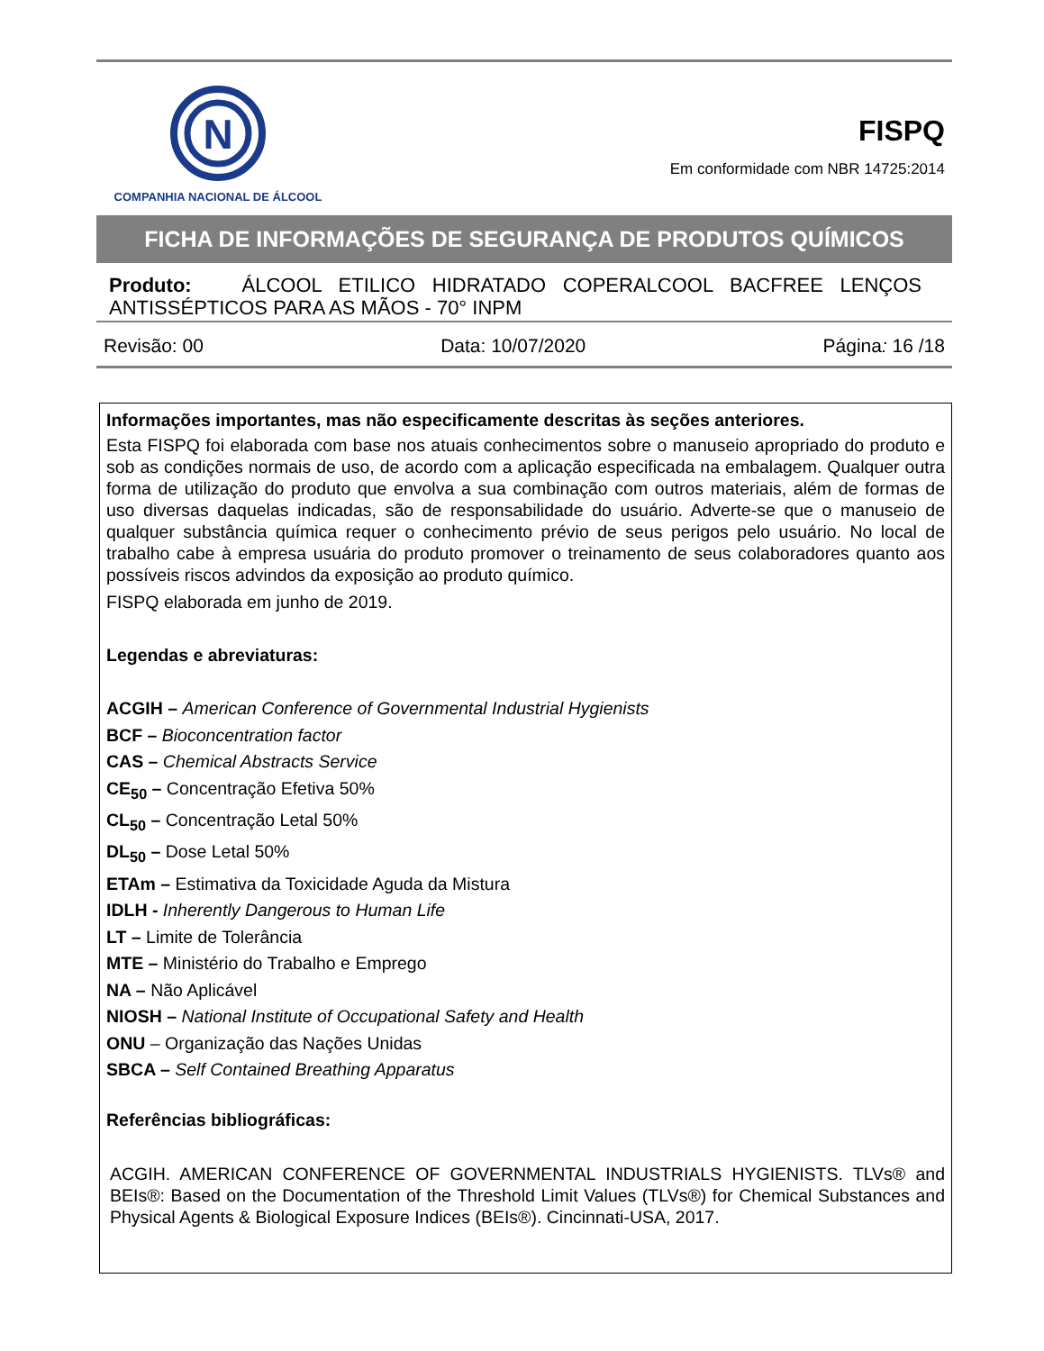N
COMPANHIA NACIONAL DE ÁLCOOL
FISPQ
Em conformidade com NBR 14725:2014
FICHA DE INFORMAÇÕES DE SEGURANÇA DE PRODUTOS QUÍMICOS
Produto: ÁLCOOL ETILICO HIDRATADO COPERALCOOL BACFREE LENÇOS ANTISSÉPTICOS PARA AS MÃOS - 70° INPM
Revisão: 00 Data: 10/07/2020 Página: 16 /18
Informações importantes, mas não especificamente descritas às seções anteriores.
Esta FISPQ foi elaborada com base nos atuais conhecimentos sobre o manuseio apropriado do produto e sob as condições normais de uso, de acordo com a aplicação especificada na embalagem. Qualquer outra forma de utilização do produto que envolva a sua combinação com outros materiais, além de formas de uso diversas daquelas indicadas, são de responsabilidade do usuário. Adverte-se que o manuseio de qualquer substância química requer o conhecimento prévio de seus perigos pelo usuário. No local de trabalho cabe à empresa usuária do produto promover o treinamento de seus colaboradores quanto aos possíveis riscos advindos da exposição ao produto químico.
FISPQ elaborada em junho de 2019.
Legendas e abreviaturas:
ACGIH – American Conference of Governmental Industrial Hygienists
BCF – Bioconcentration factor
CAS – Chemical Abstracts Service
CE<sub>50</sub> – Concentração Efetiva 50%
CL<sub>50</sub> – Concentração Letal 50%
DL<sub>50</sub> – Dose Letal 50%
ETAm – Estimativa da Toxicidade Aguda da Mistura
IDLH - Inherently Dangerous to Human Life
LT – Limite de Tolerância
MTE – Ministério do Trabalho e Emprego
NA – Não Aplicável
NIOSH – National Institute of Occupational Safety and Health
ONU – Organização das Nações Unidas
SBCA – Self Contained Breathing Apparatus
Referências bibliográficas:
ACGIH. AMERICAN CONFERENCE OF GOVERNMENTAL INDUSTRIALS HYGIENISTS. TLVs® and BEIs®: Based on the Documentation of the Threshold Limit Values (TLVs®) for Chemical Substances and Physical Agents & Biological Exposure Indices (BEIs®). Cincinnati-USA, 2017.